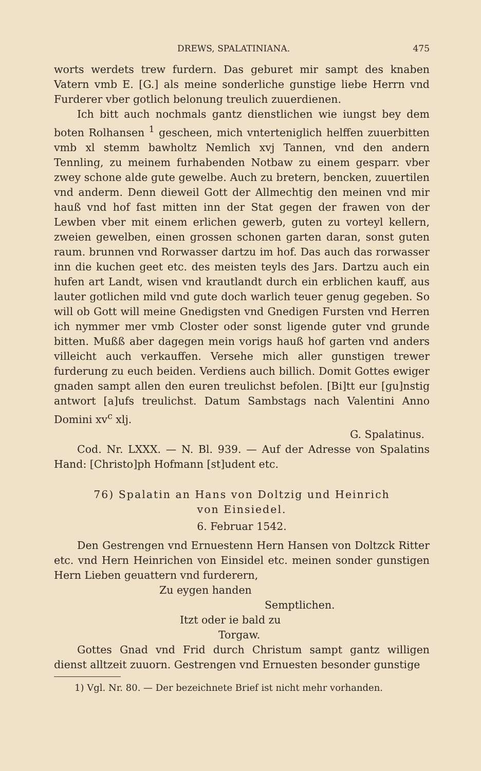DREWS, SPALATINIANA. 475
worts werdets trew furdern. Das geburet mir sampt des knaben Vatern vmb E. [G.] als meine sonderliche gunstige liebe Herrn vnd Furderer vber gotlich belonung treulich zuuerdienen.
Ich bitt auch nochmals gantz dienstlichen wie iungst bey dem boten Rolhansen <sup>1</sup> gescheen, mich vnterteniglich helffen zuuerbitten vmb xl stemm bawholtz Nemlich xvj Tannen, vnd den andern Tennling, zu meinem furhabenden Notbaw zu einem gesparr. vber zwey schone alde gute gewelbe. Auch zu bretern, bencken, zuuertilen vnd anderm. Denn dieweil Gott der Allmechtig den meinen vnd mir hauß vnd hof fast mitten inn der Stat gegen der frawen von der Lewben vber mit einem erlichen gewerb, guten zu vorteyl kellern, zweien gewelben, einen grossen schonen garten daran, sonst guten raum. brunnen vnd Rorwasser dartzu im hof. Das auch das rorwasser inn die kuchen geet etc. des meisten teyls des Jars. Dartzu auch ein hufen art Landt, wisen vnd krautlandt durch ein erblichen kauff, aus lauter gotlichen mild vnd gute doch warlich teuer genug gegeben. So will ob Gott will meine Gnedigsten vnd Gnedigen Fursten vnd Herren ich nymmer mer vmb Closter oder sonst ligende guter vnd grunde bitten. Mußß aber dagegen mein vorigs hauß hof garten vnd anders villeicht auch verkauffen. Versehe mich aller gunstigen trewer furderung zu euch beiden. Verdiens auch billich. Domit Gottes ewiger gnaden sampt allen den euren treulichst befolen. [Bi]tt eur [gu]nstig antwort [a]ufs treulichst. Datum Sambstags nach Valentini Anno Domini xv<sup>c</sup> xlj.
G. Spalatinus.
Cod. Nr. LXXX. — N. Bl. 939. — Auf der Adresse von Spalatins Hand: [Christo]ph Hofmann [st]udent etc.
76) Spalatin an Hans von Doltzig und Heinrich
von Einsiedel.
6. Februar 1542.
Den Gestrengen vnd Ernuestenn Hern Hansen von Doltzck Ritter etc. vnd Hern Heinrichen von Einsidel etc. meinen sonder gunstigen Hern Lieben geuattern vnd furderern,
Zu eygen handen
Semptlichen.
Itzt oder ie bald zu
Torgaw.
Gottes Gnad vnd Frid durch Christum sampt gantz willigen dienst alltzeit zuuorn. Gestrengen vnd Ernuesten besonder gunstige
1) Vgl. Nr. 80. — Der bezeichnete Brief ist nicht mehr vorhanden.